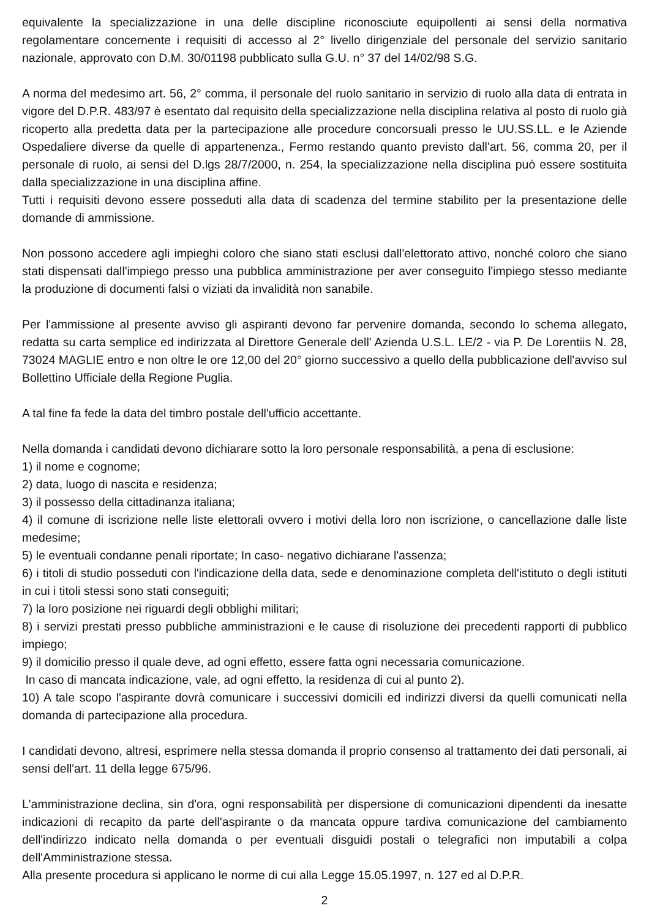equivalente la specializzazione in una delle discipline riconosciute equipollenti ai sensi della normativa regolamentare concernente i requisiti di accesso al 2° livello dirigenziale del personale del servizio sanitario nazionale, approvato con D.M. 30/01198 pubblicato sulla G.U. n° 37 del 14/02/98 S.G.
A norma del medesimo art. 56, 2° comma, il personale del ruolo sanitario in servizio di ruolo alla data di entrata in vigore del D.P.R. 483/97 è esentato dal requisito della specializzazione nella disciplina relativa al posto di ruolo già ricoperto alla predetta data per la partecipazione alle procedure concorsuali presso le UU.SS.LL. e le Aziende Ospedaliere diverse da quelle di appartenenza., Fermo restando quanto previsto dall'art. 56, comma 20, per il personale di ruolo, ai sensi del D.lgs 28/7/2000, n. 254, la specializzazione nella disciplina può essere sostituita dalla specializzazione in una disciplina affine.
Tutti i requisiti devono essere posseduti alla data di scadenza del termine stabilito per la presentazione delle domande di ammissione.
Non possono accedere agli impieghi coloro che siano stati esclusi dall'elettorato attivo, nonché coloro che siano stati dispensati dall'impiego presso una pubblica amministrazione per aver conseguito l'impiego stesso mediante la produzione di documenti falsi o viziati da invalidità non sanabile.
Per l'ammissione al presente avviso gli aspiranti devono far pervenire domanda, secondo lo schema allegato, redatta su carta semplice ed indirizzata al Direttore Generale dell' Azienda U.S.L. LE/2 - via P. De Lorentiis N. 28, 73024 MAGLIE entro e non oltre le ore 12,00 del 20° giorno successivo a quello della pubblicazione dell'avviso sul Bollettino Ufficiale della Regione Puglia.
A tal fine fa fede la data del timbro postale dell'ufficio accettante.
Nella domanda i candidati devono dichiarare sotto la loro personale responsabilità, a pena di esclusione:
1) il nome e cognome;
2) data, luogo di nascita e residenza;
3) il possesso della cittadinanza italiana;
4) il comune di iscrizione nelle liste elettorali ovvero i motivi della loro non iscrizione, o cancellazione dalle liste medesime;
5) le eventuali condanne penali riportate; In caso- negativo dichiarane l'assenza;
6) i titoli di studio posseduti con l'indicazione della data, sede e denominazione completa dell'istituto o degli istituti in cui i titoli stessi sono stati conseguiti;
7) la loro posizione nei riguardi degli obblighi militari;
8) i servizi prestati presso pubbliche amministrazioni e le cause di risoluzione dei precedenti rapporti di pubblico impiego;
9) il domicilio presso il quale deve, ad ogni effetto, essere fatta ogni necessaria comunicazione.
In caso di mancata indicazione, vale, ad ogni effetto, la residenza di cui al punto 2).
10) A tale scopo l'aspirante dovrà comunicare i successivi domicili ed indirizzi diversi da quelli comunicati nella domanda di partecipazione alla procedura.
I candidati devono, altresi, esprimere nella stessa domanda il proprio consenso al trattamento dei dati personali, ai sensi dell'art. 11 della legge 675/96.
L'amministrazione declina, sin d'ora, ogni responsabilità per dispersione di comunicazioni dipendenti da inesatte indicazioni di recapito da parte dell'aspirante o da mancata oppure tardiva comunicazione del cambiamento dell'indirizzo indicato nella domanda o per eventuali disguidi postali o telegrafici non imputabili a colpa dell'Amministrazione stessa.
Alla presente procedura si applicano le norme di cui alla Legge 15.05.1997, n. 127 ed al D.P.R.
2